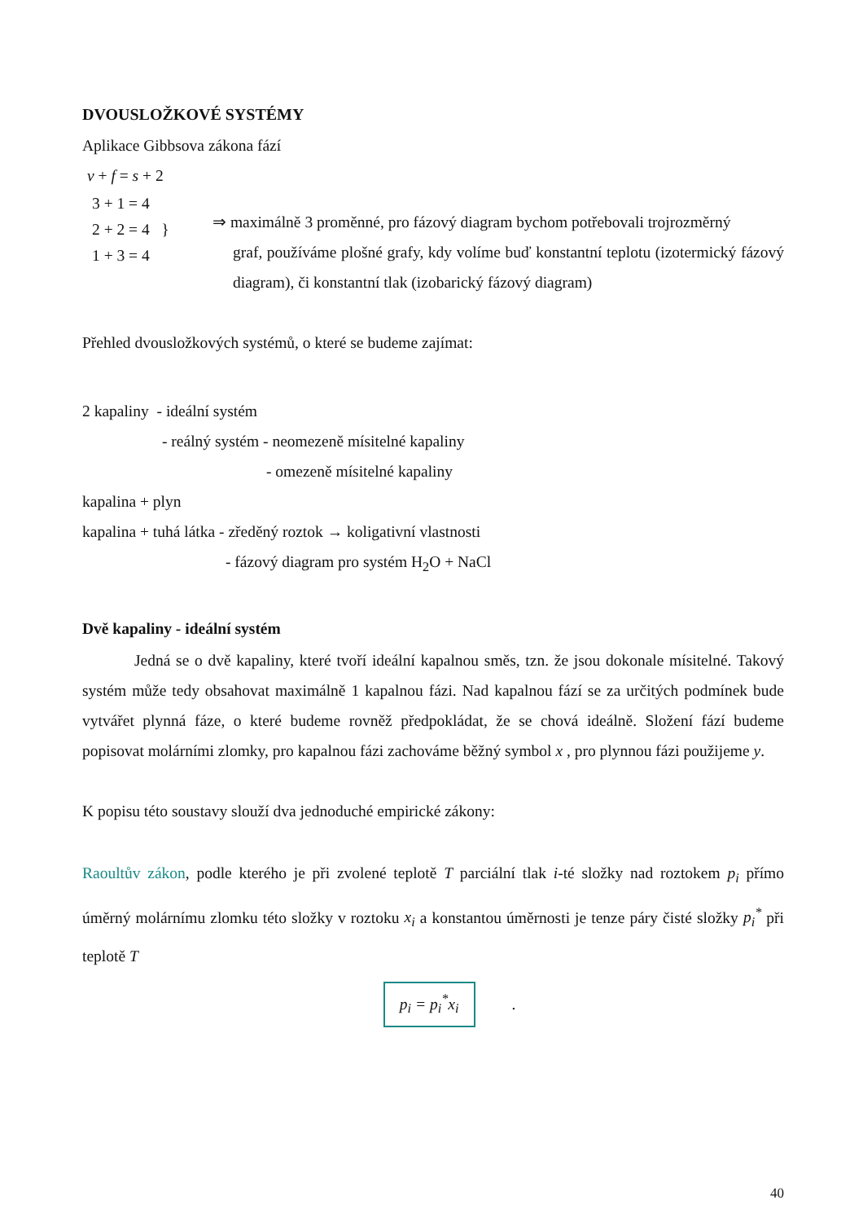DVOUSLOŽKOVÉ SYSTÉMY
Aplikace Gibbsova zákona fází
v + f = s + 2
3 + 1 = 4
2 + 2 = 4 }
1 + 3 = 4
⇒ maximálně 3 proměnné, pro fázový diagram bychom potřebovali trojrozměrný
graf, používáme plošné grafy, kdy volíme buď konstantní teplotu (izotermický fázový diagram), či konstantní tlak (izobarický fázový diagram)
Přehled dvousložkových systémů, o které se budeme zajímat:
2 kapaliny - ideální systém
- reálný systém - neomezeně mísitelné kapaliny
- omezeně mísitelné kapaliny
kapalina + plyn
kapalina + tuhá látka - zředěný roztok → koligativní vlastnosti
- fázový diagram pro systém H<sub>2</sub>O + NaCl
Dvě kapaliny - ideální systém
Jedná se o dvě kapaliny, které tvoří ideální kapalnou směs, tzn. že jsou dokonale mísitelné. Takový systém může tedy obsahovat maximálně 1 kapalnou fázi. Nad kapalnou fází se za určitých podmínek bude vytvářet plynná fáze, o které budeme rovněž předpokládat, že se chová ideálně. Složení fází budeme popisovat molárními zlomky, pro kapalnou fázi zachováme běžný symbol x , pro plynnou fázi použijeme y.
K popisu této soustavy slouží dva jednoduché empirické zákony:
Raoultův zákon, podle kterého je při zvolené teplotě T parciální tlak i-té složky nad roztokem p<sub>i</sub> přímo úměrný molárnímu zlomku této složky v roztoku x<sub>i</sub> a konstantou úměrnosti je tenze páry čisté složky p<sub>i</sub><sup>*</sup> při teplotě T
p<sub>i</sub> = p<sub>i</sub><sup>*</sup>x<sub>i</sub> .
40